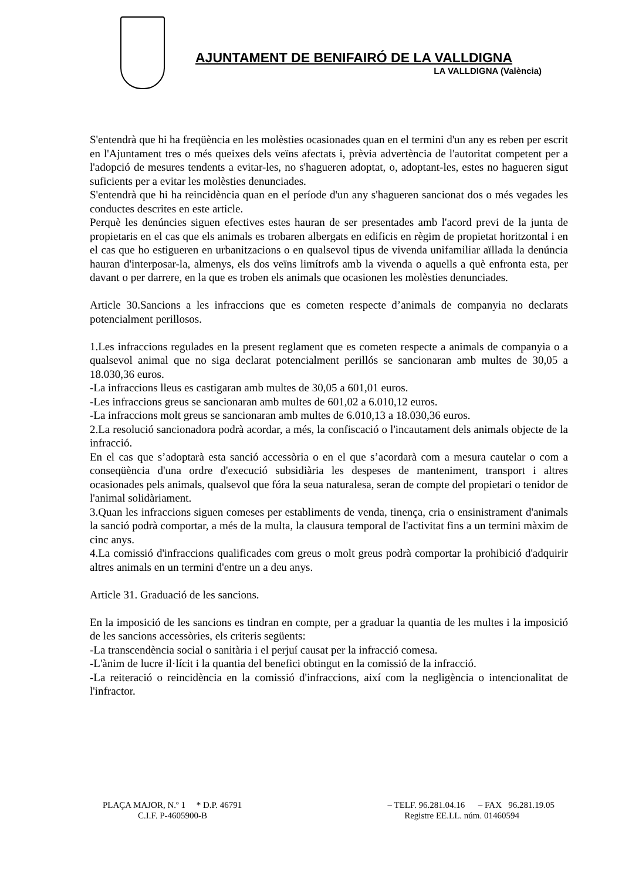AJUNTAMENT DE BENIFAIRÓ DE LA VALLDIGNA
LA VALLDIGNA (València)
S'entendrà que hi ha freqüència en les molèsties ocasionades quan en el termini d'un any es reben per escrit en l'Ajuntament tres o més queixes dels veïns afectats i, prèvia advertència de l'autoritat competent per a l'adopció de mesures tendents a evitar-les, no s'hagueren adoptat, o, adoptant-les, estes no hagueren sigut suficients per a evitar les molèsties denunciades.
S'entendrà que hi ha reincidència quan en el període d'un any s'hagueren sancionat dos o més vegades les conductes descrites en este article.
Perquè les denúncies siguen efectives estes hauran de ser presentades amb l'acord previ de la junta de propietaris en el cas que els animals es trobaren albergats en edificis en règim de propietat horitzontal i en el cas que ho estigueren en urbanitzacions o en qualsevol tipus de vivenda unifamiliar aïllada la denúncia hauran d'interposar-la, almenys, els dos veïns limítrofs amb la vivenda o aquells a què enfronta esta, per davant o per darrere, en la que es troben els animals que ocasionen les molèsties denunciades.
Article 30.Sancions a les infraccions que es cometen respecte d’animals de companyia no declarats potencialment perillosos.
1.Les infraccions regulades en la present reglament que es cometen respecte a animals de companyia o a qualsevol animal que no siga declarat potencialment perillós se sancionaran amb multes de 30,05 a 18.030,36 euros.
-La infraccions lleus es castigaran amb multes de 30,05 a 601,01 euros.
-Les infraccions greus se sancionaran amb multes de 601,02 a 6.010,12 euros.
-La infraccions molt greus se sancionaran amb multes de 6.010,13 a 18.030,36 euros.
2.La resolució sancionadora podrà acordar, a més, la confiscació o l'incautament dels animals objecte de la infracció.
En el cas que s’adoptarà esta sanció accessòria o en el que s’acordarà com a mesura cautelar o com a conseqüència d'una ordre d'execució subsidiària les despeses de manteniment, transport i altres ocasionades pels animals, qualsevol que fóra la seua naturalesa, seran de compte del propietari o tenidor de l'animal solidàriament.
3.Quan les infraccions siguen comeses per establiments de venda, tinença, cria o ensinistrament d'animals la sanció podrà comportar, a més de la multa, la clausura temporal de l'activitat fins a un termini màxim de cinc anys.
4.La comissió d'infraccions qualificades com greus o molt greus podrà comportar la prohibició d'adquirir altres animals en un termini d'entre un a deu anys.
Article 31. Graduació de les sancions.
En la imposició de les sancions es tindran en compte, per a graduar la quantia de les multes i la imposició de les sancions accessòries, els criteris següents:
-La transcendència social o sanitària i el perjuí causat per la infracció comesa.
-L'ànim de lucre il·lícit i la quantia del benefici obtingut en la comissió de la infracció.
-La reiteració o reincidència en la comissió d'infraccions, així com la negligència o intencionalitat de l'infractor.
PLAÇA MAJOR, N.º 1 * D.P. 46791 – TELF. 96.281.04.16 – FAX 96.281.19.05
C.I.F. P-4605900-B Registre EE.LL. núm. 01460594